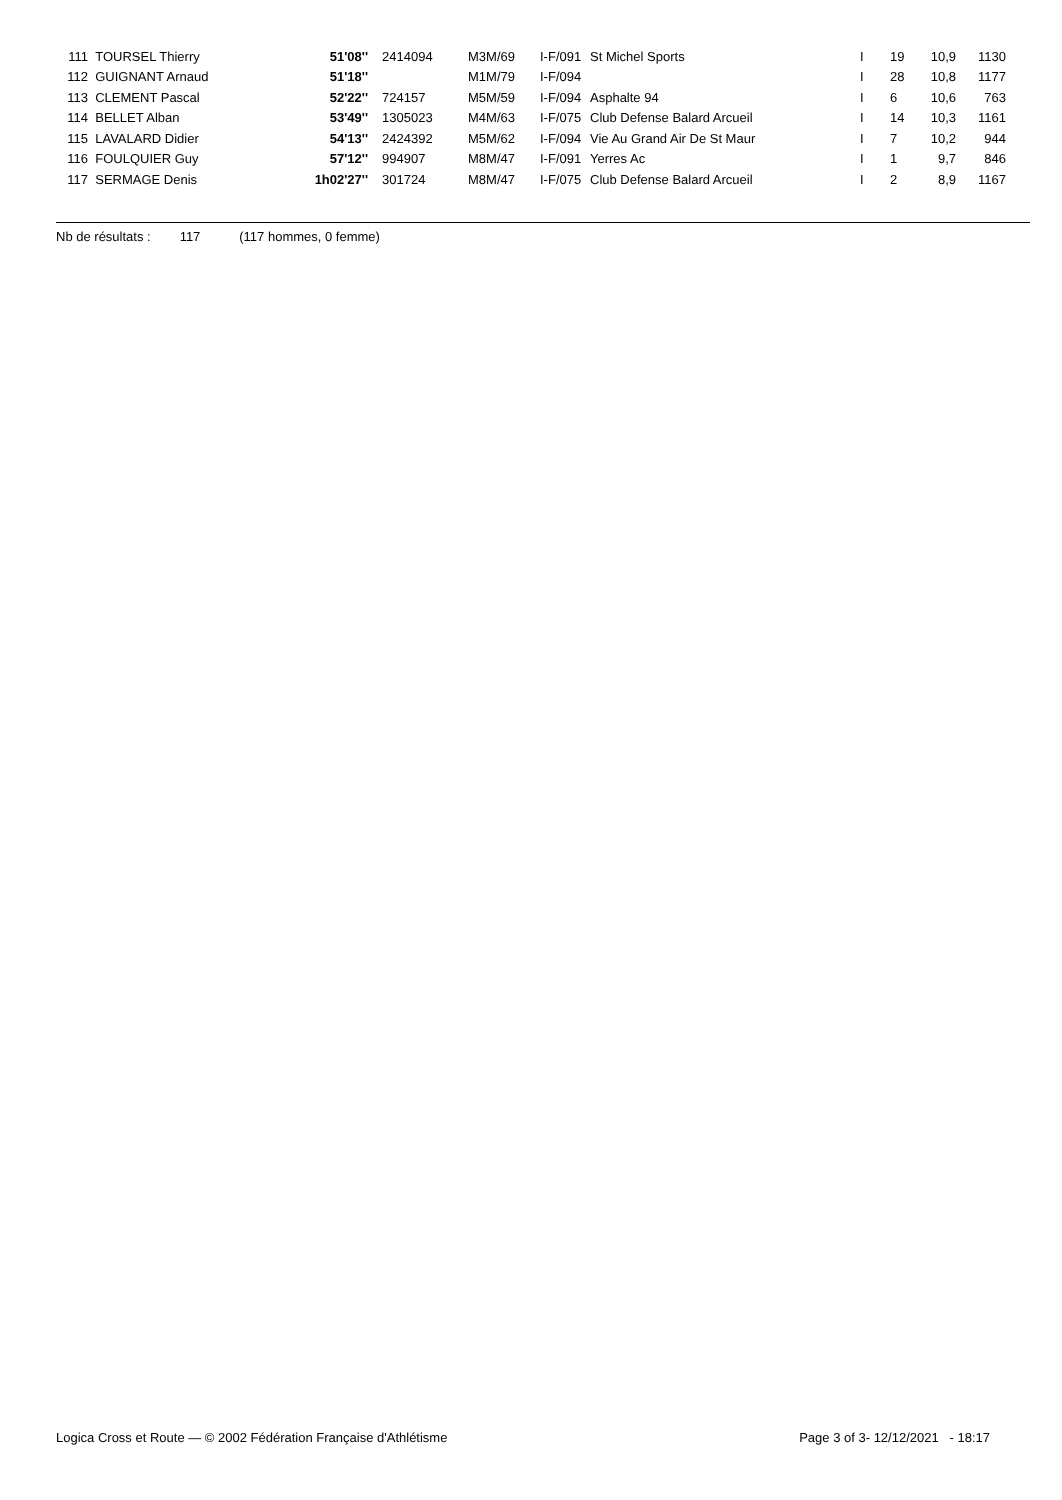| 111 | TOURSEL Thierry | 51'08'' | 2414094 | M3M/69 | I-F/091 | St Michel Sports | I | 19 | 10,9 | 1130 |
| 112 | GUIGNANT Arnaud | 51'18'' | | M1M/79 | I-F/094 | | I | 28 | 10,8 | 1177 |
| 113 | CLEMENT Pascal | 52'22'' | 724157 | M5M/59 | I-F/094 | Asphalte 94 | I | 6 | 10,6 | 763 |
| 114 | BELLET Alban | 53'49'' | 1305023 | M4M/63 | I-F/075 | Club Defense Balard Arcueil | I | 14 | 10,3 | 1161 |
| 115 | LAVALARD Didier | 54'13'' | 2424392 | M5M/62 | I-F/094 | Vie Au Grand Air De St Maur | I | 7 | 10,2 | 944 |
| 116 | FOULQUIER Guy | 57'12'' | 994907 | M8M/47 | I-F/091 | Yerres Ac | I | 1 | 9,7 | 846 |
| 117 | SERMAGE Denis | 1h02'27'' | 301724 | M8M/47 | I-F/075 | Club Defense Balard Arcueil | I | 2 | 8,9 | 1167 |
Nb de résultats : 117 (117 hommes, 0 femme)
Logica Cross et Route — © 2002 Fédération Française d'Athlétisme Page 3 of 3- 12/12/2021 - 18:17